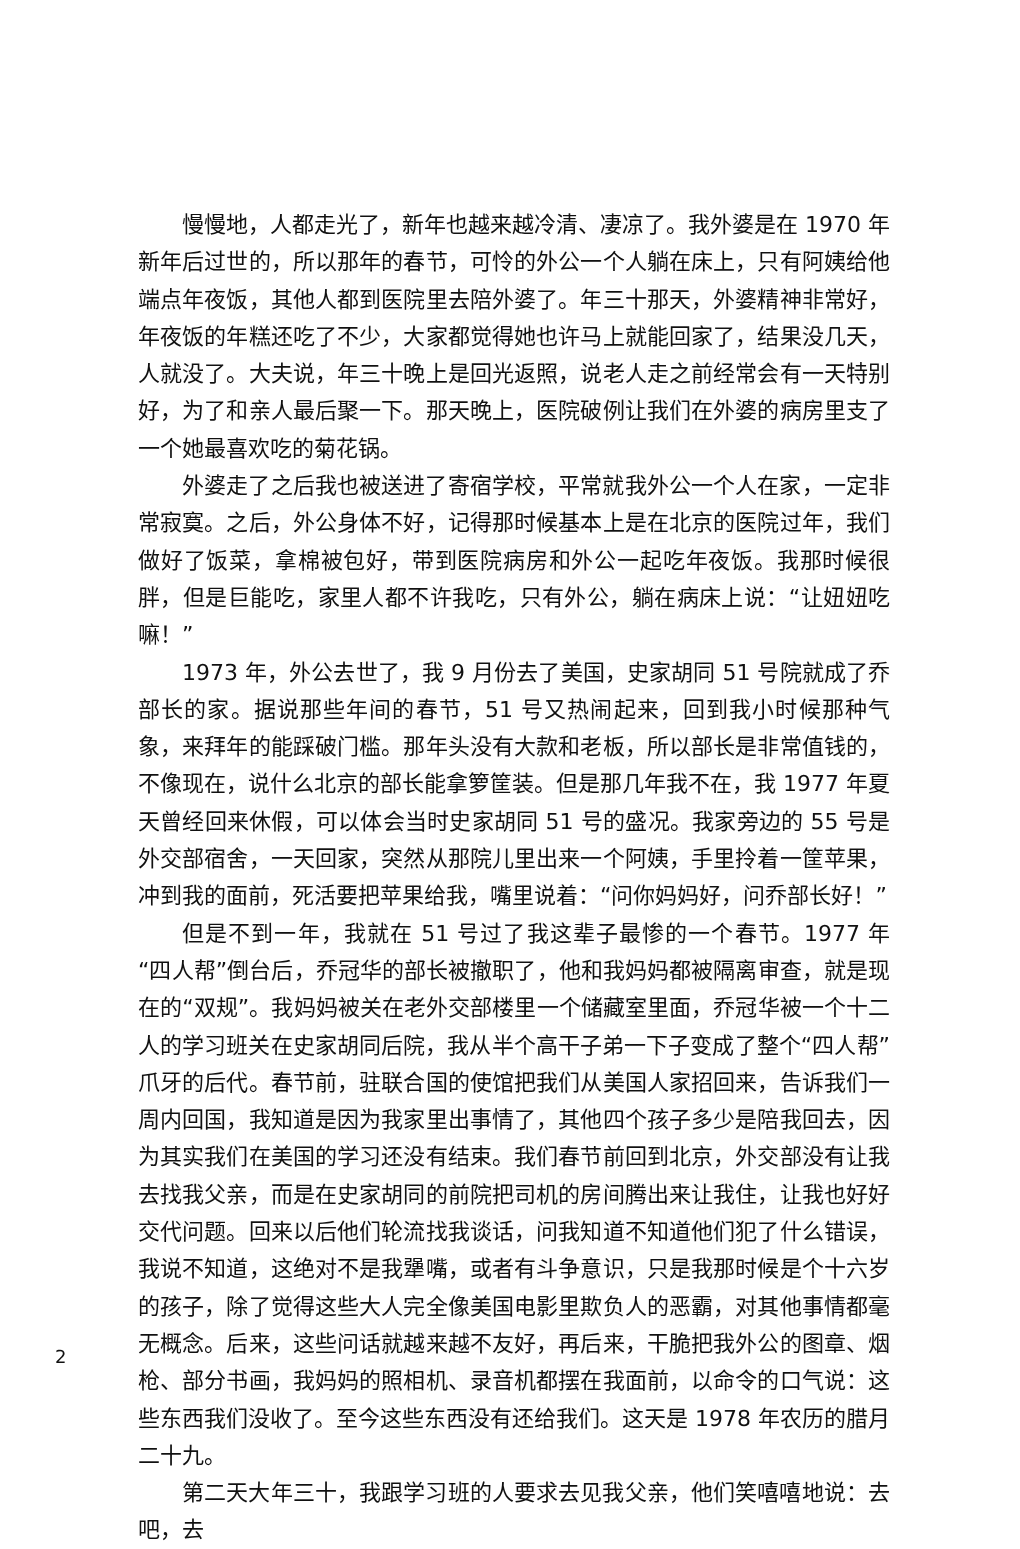慢慢地，人都走光了，新年也越来越冷清、凄凉了。我外婆是在 1970 年新年后过世的，所以那年的春节，可怜的外公一个人躺在床上，只有阿姨给他端点年夜饭，其他人都到医院里去陪外婆了。年三十那天，外婆精神非常好，年夜饭的年糕还吃了不少，大家都觉得她也许马上就能回家了，结果没几天，人就没了。大夫说，年三十晚上是回光返照，说老人走之前经常会有一天特别好，为了和亲人最后聚一下。那天晚上，医院破例让我们在外婆的病房里支了一个她最喜欢吃的菊花锅。
外婆走了之后我也被送进了寄宿学校，平常就我外公一个人在家，一定非常寂寞。之后，外公身体不好，记得那时候基本上是在北京的医院过年，我们做好了饭菜，拿棉被包好，带到医院病房和外公一起吃年夜饭。我那时候很胖，但是巨能吃，家里人都不许我吃，只有外公，躺在病床上说：“让妞妞吃嘛！”
1973 年，外公去世了，我 9 月份去了美国，史家胡同 51 号院就成了乔部长的家。据说那些年间的春节，51 号又热闹起来，回到我小时候那种气象，来拜年的能踩破门槛。那年头没有大款和老板，所以部长是非常值钱的，不像现在，说什么北京的部长能拿箩筐装。但是那几年我不在，我 1977 年夏天曾经回来休假，可以体会当时史家胡同 51 号的盛况。我家旁边的 55 号是外交部宿舍，一天回家，突然从那院儿里出来一个阿姨，手里拎着一筐苹果，冲到我的面前，死活要把苹果给我，嘴里说着：“问你妈妈好，问乔部长好！”
但是不到一年，我就在 51 号过了我这辈子最惨的一个春节。1977 年“四人帮”倒台后，乔冠华的部长被撤职了，他和我妈妈都被隔离审查，就是现在的“双规”。我妈妈被关在老外交部楼里一个储藏室里面，乔冠华被一个十二人的学习班关在史家胡同后院，我从半个高干子弟一下子变成了整个“四人帮”爪牙的后代。春节前，驻联合国的使馆把我们从美国人家招回来，告诉我们一周内回国，我知道是因为我家里出事情了，其他四个孩子多少是陪我回去，因为其实我们在美国的学习还没有结束。我们春节前回到北京，外交部没有让我去找我父亲，而是在史家胡同的前院把司机的房间腾出来让我住，让我也好好交代问题。回来以后他们轮流找我谈话，问我知道不知道他们犯了什么错误，我说不知道，这绝对不是我犟嘴，或者有斗争意识，只是我那时候是个十六岁的孩子，除了觉得这些大人完全像美国电影里欺负人的恶霸，对其他事情都毫无概念。后来，这些问话就越来越不友好，再后来，干脆把我外公的图章、烟枪、部分书画，我妈妈的照相机、录音机都摆在我面前，以命令的口气说：这些东西我们没收了。至今这些东西没有还给我们。这天是 1978 年农历的腊月二十九。
第二天大年三十，我跟学习班的人要求去见我父亲，他们笑嘻嘻地说：去吧，去
2